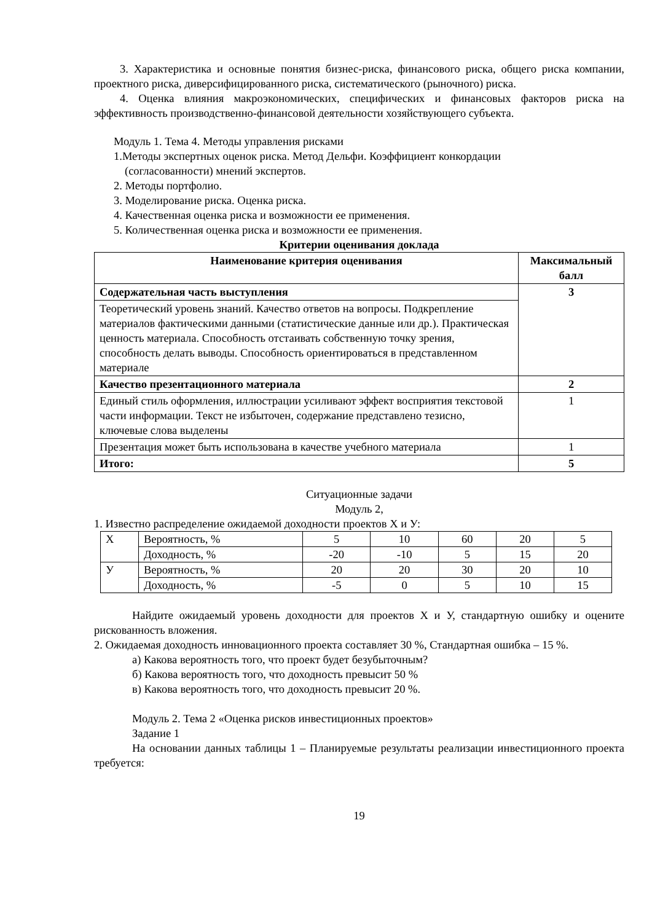3. Характеристика и основные понятия бизнес-риска, финансового риска, общего риска компании, проектного риска, диверсифицированного риска, систематического (рыночного) риска.
4. Оценка влияния макроэкономических, специфических и финансовых факторов риска на эффективность производственно-финансовой деятельности хозяйствующего субъекта.
Модуль 1. Тема 4. Методы управления рисками
1.Методы экспертных оценок риска. Метод Дельфи. Коэффициент конкордации
(согласованности) мнений экспертов.
2. Методы портфолио.
3. Моделирование риска. Оценка риска.
4. Качественная оценка риска и возможности ее применения.
5. Количественная оценка риска и возможности ее применения.
Критерии оценивания доклада
| Наименование критерия оценивания | Максимальный балл |
| --- | --- |
| Содержательная часть выступления | 3 |
| Теоретический уровень знаний. Качество ответов на вопросы. Подкрепление материалов фактическими данными (статистические данные или др.). Практическая ценность материала. Способность отстаивать собственную точку зрения, способность делать выводы. Способность ориентироваться в представленном материале | |
| Качество презентационного материала | 2 |
| Единый стиль оформления, иллюстрации усиливают эффект восприятия текстовой части информации. Текст не избыточен, содержание представлено тезисно, ключевые слова выделены | 1 |
| Презентация может быть использована в качестве учебного материала | 1 |
| Итого: | 5 |
Ситуационные задачи
Модуль 2,
1. Известно распределение ожидаемой доходности проектов Х и У:
| Х | Вероятность, % | 5 | 10 | 60 | 20 | 5 |
| | Доходность, % | -20 | -10 | 5 | 15 | 20 |
| У | Вероятность, % | 20 | 20 | 30 | 20 | 10 |
| | Доходность, % | -5 | 0 | 5 | 10 | 15 |
Найдите ожидаемый уровень доходности для проектов Х и У, стандартную ошибку и оцените рискованность вложения.
2. Ожидаемая доходность инновационного проекта составляет 30 %, Стандартная ошибка – 15 %.
а) Какова вероятность того, что проект будет безубыточным?
б) Какова вероятность того, что доходность превысит 50 %
в) Какова вероятность того, что доходность превысит 20 %.
Модуль 2. Тема 2 «Оценка рисков инвестиционных проектов»
Задание 1
На основании данных таблицы 1 – Планируемые результаты реализации инвестиционного проекта требуется:
19